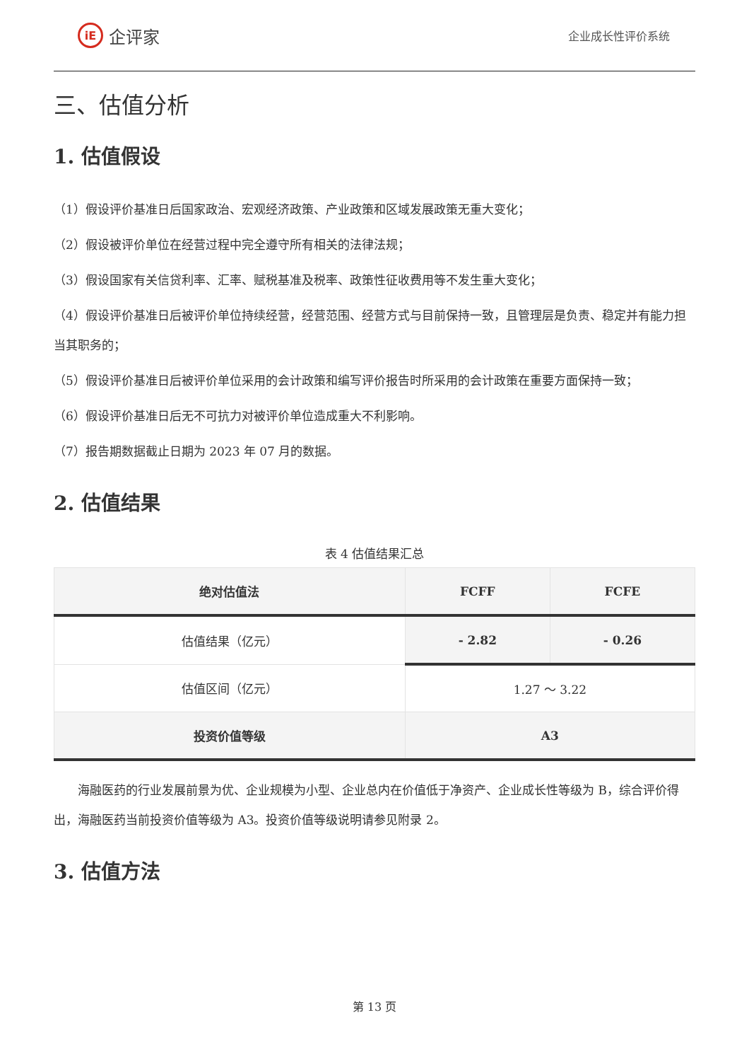iE 企评家
企业成长性评价系统
三、估值分析
1. 估值假设
（1）假设评价基准日后国家政治、宏观经济政策、产业政策和区域发展政策无重大变化；
（2）假设被评价单位在经营过程中完全遵守所有相关的法律法规；
（3）假设国家有关信贷利率、汇率、赋税基准及税率、政策性征收费用等不发生重大变化；
（4）假设评价基准日后被评价单位持续经营，经营范围、经营方式与目前保持一致，且管理层是负责、稳定并有能力担当其职务的；
（5）假设评价基准日后被评价单位采用的会计政策和编写评价报告时所采用的会计政策在重要方面保持一致；
（6）假设评价基准日后无不可抗力对被评价单位造成重大不利影响。
（7）报告期数据截止日期为 2023 年 07 月的数据。
2. 估值结果
表 4 估值结果汇总
| 绝对估值法 | FCFF | FCFE |
| --- | --- | --- |
| 估值结果（亿元） | - 2.82 | - 0.26 |
| 估值区间（亿元） | 1.27 ～ 3.22 | |
| 投资价值等级 | A3 | |
海融医药的行业发展前景为优、企业规模为小型、企业总内在价值低于净资产、企业成长性等级为 B，综合评价得出，海融医药当前投资价值等级为 A3。投资价值等级说明请参见附录 2。
3. 估值方法
第 13 页